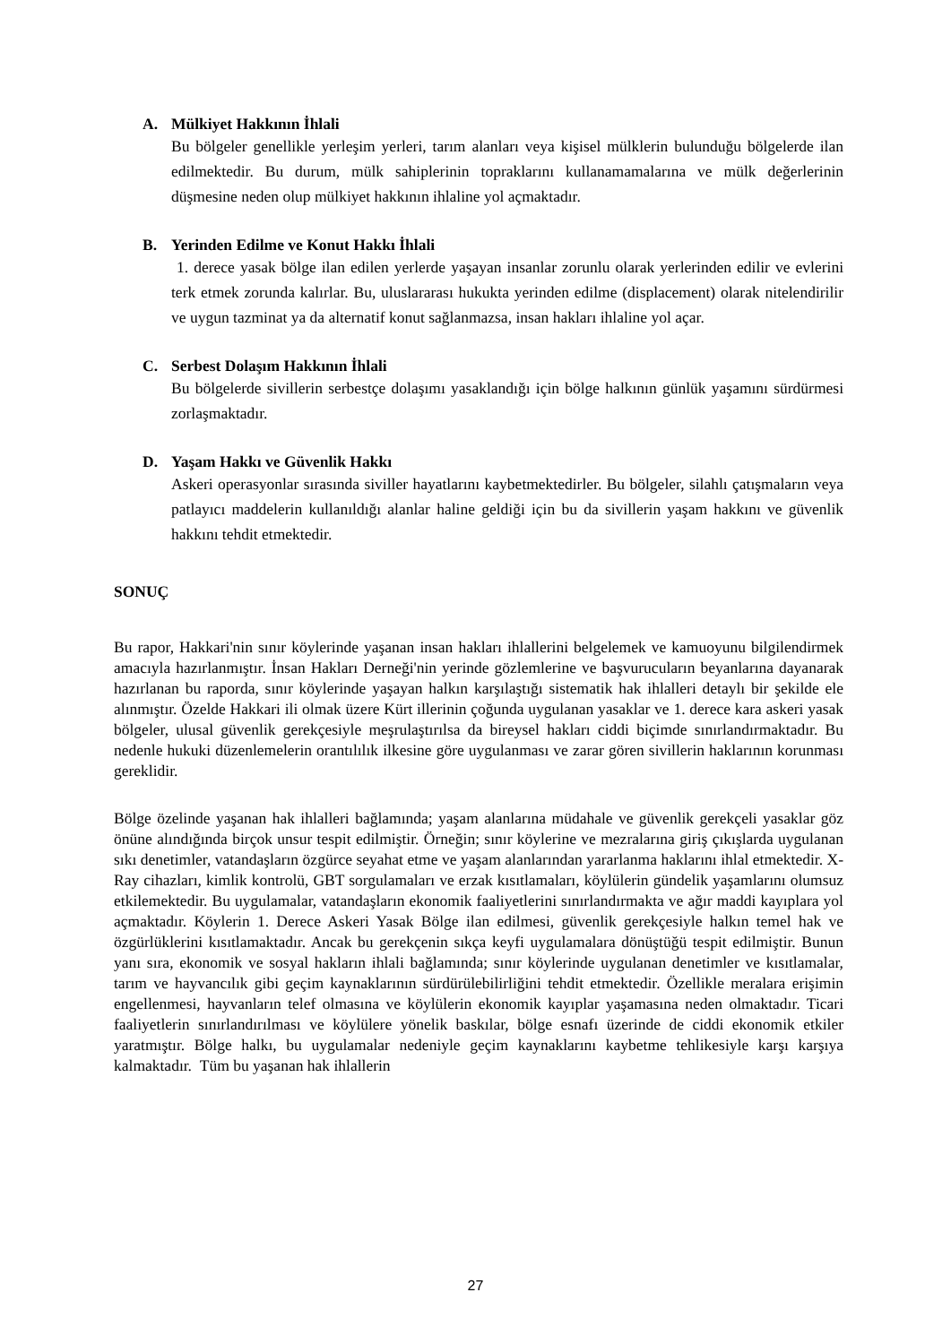A. Mülkiyet Hakkının İhlali
Bu bölgeler genellikle yerleşim yerleri, tarım alanları veya kişisel mülklerin bulunduğu bölgelerde ilan edilmektedir. Bu durum, mülk sahiplerinin topraklarını kullanamamalarına ve mülk değerlerinin düşmesine neden olup mülkiyet hakkının ihlaline yol açmaktadır.
B. Yerinden Edilme ve Konut Hakkı İhlali
1. derece yasak bölge ilan edilen yerlerde yaşayan insanlar zorunlu olarak yerlerinden edilir ve evlerini terk etmek zorunda kalırlar. Bu, uluslararası hukukta yerinden edilme (displacement) olarak nitelendirilir ve uygun tazminat ya da alternatif konut sağlanmazsa, insan hakları ihlaline yol açar.
C. Serbest Dolaşım Hakkının İhlali
Bu bölgelerde sivillerin serbestçe dolaşımı yasaklandığı için bölge halkının günlük yaşamını sürdürmesi zorlaşmaktadır.
D. Yaşam Hakkı ve Güvenlik Hakkı
Askeri operasyonlar sırasında siviller hayatlarını kaybetmektedirler. Bu bölgeler, silahlı çatışmaların veya patlayıcı maddelerin kullanıldığı alanlar haline geldiği için bu da sivillerin yaşam hakkını ve güvenlik hakkını tehdit etmektedir.
SONUÇ
Bu rapor, Hakkari'nin sınır köylerinde yaşanan insan hakları ihlallerini belgelemek ve kamuoyunu bilgilendirmek amacıyla hazırlanmıştır. İnsan Hakları Derneği'nin yerinde gözlemlerine ve başvurucuların beyanlarına dayanarak hazırlanan bu raporda, sınır köylerinde yaşayan halkın karşılaştığı sistematik hak ihlalleri detaylı bir şekilde ele alınmıştır. Özelde Hakkari ili olmak üzere Kürt illerinin çoğunda uygulanan yasaklar ve 1. derece kara askeri yasak bölgeler, ulusal güvenlik gerekçesiyle meşrulaştırılsa da bireysel hakları ciddi biçimde sınırlandırmaktadır. Bu nedenle hukuki düzenlemelerin orantılılık ilkesine göre uygulanması ve zarar gören sivillerin haklarının korunması gereklidir.
Bölge özelinde yaşanan hak ihlalleri bağlamında; yaşam alanlarına müdahale ve güvenlik gerekçeli yasaklar göz önüne alındığında birçok unsur tespit edilmiştir. Örneğin; sınır köylerine ve mezralarına giriş çıkışlarda uygulanan sıkı denetimler, vatandaşların özgürce seyahat etme ve yaşam alanlarından yararlanma haklarını ihlal etmektedir. X-Ray cihazları, kimlik kontrolü, GBT sorgulamaları ve erzak kısıtlamaları, köylülerin gündelik yaşamlarını olumsuz etkilemektedir. Bu uygulamalar, vatandaşların ekonomik faaliyetlerini sınırlandırmakta ve ağır maddi kayıplara yol açmaktadır. Köylerin 1. Derece Askeri Yasak Bölge ilan edilmesi, güvenlik gerekçesiyle halkın temel hak ve özgürlüklerini kısıtlamaktadır. Ancak bu gerekçenin sıkça keyfi uygulamalara dönüştüğü tespit edilmiştir. Bunun yanı sıra, ekonomik ve sosyal hakların ihlali bağlamında; sınır köylerinde uygulanan denetimler ve kısıtlamalar, tarım ve hayvancılık gibi geçim kaynaklarının sürdürülebilirliğini tehdit etmektedir. Özellikle meralara erişimin engellenmesi, hayvanların telef olmasına ve köylülerin ekonomik kayıplar yaşamasına neden olmaktadır. Ticari faaliyetlerin sınırlandırılması ve köylülere yönelik baskılar, bölge esnafı üzerinde de ciddi ekonomik etkiler yaratmıştır. Bölge halkı, bu uygulamalar nedeniyle geçim kaynaklarını kaybetme tehlikesiyle karşı karşıya kalmaktadır. Tüm bu yaşanan hak ihlallerin
27